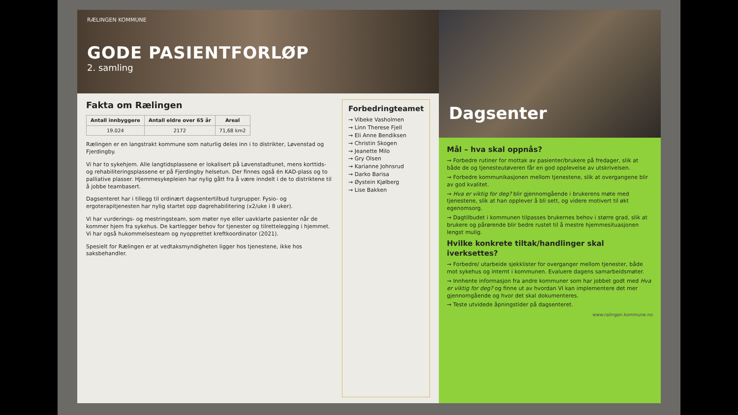RÆLINGEN KOMMUNE
GODE PASIENTFORLØP
2. samling
Fakta om Rælingen
| Antall innbyggere | Antall eldre over 65 år | Areal |
| --- | --- | --- |
| 19.024 | 2172 | 71,68 km2 |
Rælingen er en langstrakt kommune som naturlig deles inn i to distrikter, Løvenstad og Fjerdingby.
Vi har to sykehjem. Alle langtidsplassene er lokalisert på Løvenstadtunet, mens korttids- og rehabiliteringsplassene er på Fjerdingby helsetun. Der finnes også én KAD-plass og to palliative plasser. Hjemmesykepleien har nylig gått fra å være inndelt i de to distriktene til å jobbe teambasert.
Dagsenteret har i tillegg til ordinært dagsentertilbud turgrupper. Fysio- og ergoterapitjenesten har nylig startet opp dagrehabilitering (x2/uke i 8 uker).
Vi har vurderings- og mestringsteam, som møter nye eller uavklarte pasienter når de kommer hjem fra sykehus. De kartlegger behov for tjenester og tilrettelegging i hjemmet. Vi har også hukommelsesteam og nyopprettet kreftkoordinator (2021).
Spesielt for Rælingen er at vedtaksmyndigheten ligger hos tjenestene, ikke hos saksbehandler.
Forbedringteamet
→ Vibeke Vasholmen
→ Linn Therese Fjell
→ Eli Anne Bendiksen
→ Christin Skogen
→ Jeanette Milo
→ Gry Olsen
→ Karianne Johnsrud
→ Darko Barisa
→ Øystein Kjølberg
→ Lise Bakken
Dagsenter
Mål – hva skal oppnås?
→ Forbedre rutiner for mottak av pasienter/brukere på fredager, slik at både de og tjenesteutøveren får en god opplevelse av utskrivelsen.
→ Forbedre kommunikasjonen mellom tjenestene, slik at overgangene blir av god kvalitet.
→ Hva er viktig for deg? blir gjennomgående i brukerens møte med tjenestene, slik at han opplever å bli sett, og videre motivert til økt egenomsorg.
→ Dagtilbudet i kommunen tilpasses brukernes behov i større grad, slik at brukere og pårørende blir bedre rustet til å mestre hjemmesituasjonen lengst mulig.
Hvilke konkrete tiltak/handlinger skal iverksettes?
→ Forbedre/ utarbeide sjekklister for overganger mellom tjenester, både mot sykehus og internt i kommunen. Evaluere dagens samarbeidsmøter.
→ Innhente informasjon fra andre kommuner som har jobbet godt med Hva er viktig for deg? og finne ut av hvordan VI kan implementere det mer gjennomgående og hvor det skal dokumenteres.
→ Teste utvidede åpningstider på dagsenteret.
www.ralingen.kommune.no